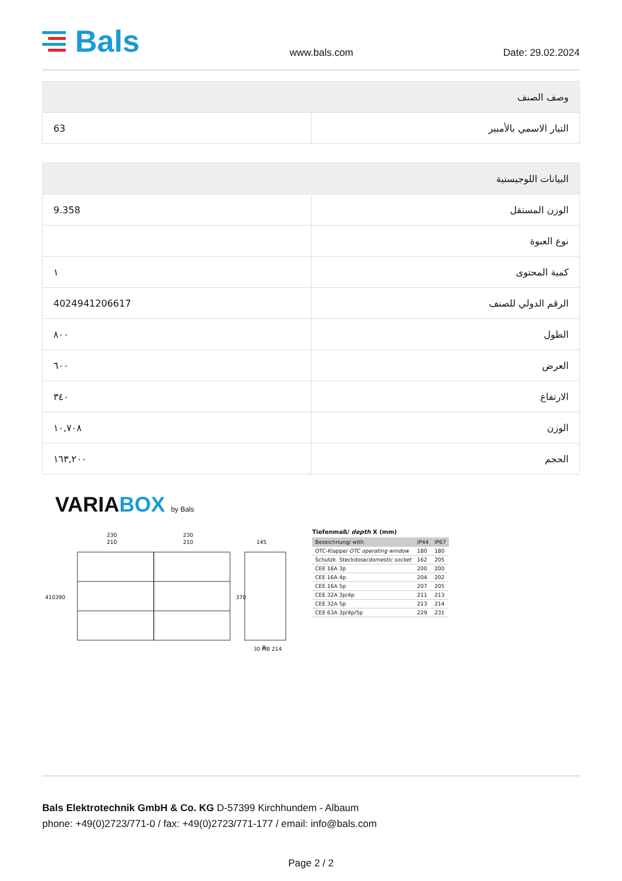Bals
www.bals.com Date: 29.02.2024
| وصف الصنف | |
| --- | --- |
| التيار الاسمي بالأمبير | 63 |
| البيانات اللوجيستية | |
| --- | --- |
| الوزن المستقل | 9.358 |
| نوع العبوة | |
| كمية المحتوى | ١ |
| الرقم الدولي للصنف | 4024941206617 |
| الطول | ٨٠٠ |
| العرض | ٦٠٠ |
| الارتفاع | ٣٤٠ |
| الوزن | ١٠,٧٠٨ |
| الحجم | ١٦٣,٢٠٠ |
VARIABOX by Bals
230
210
230
210
145
410
390
370
X
Tiefenmaß/ depth X (mm)
| Bezeichnung/ with | IP44 | IP67 |
| --- | --- | --- |
| OTC-Klappe/ OTC operating window | 180 | 180 |
| Schutzk. Steckdose/ domestic socket | 162 | 205 |
| CEE 16A 3p | 200 | 200 |
| CEE 16A 4p | 204 | 202 |
| CEE 16A 5p | 207 | 205 |
| CEE 32A 3p/4p | 211 | 213 |
| CEE 32A 5p | 213 | 214 |
| CEE 63A 3p/4p/5p | 229 | 231 |
30 MB 214
Bals Elektrotechnik GmbH & Co. KG D-57399 Kirchhundem - Albaum
phone: +49(0)2723/771-0 / fax: +49(0)2723/771-177 / email: info@bals.com
Page 2 / 2